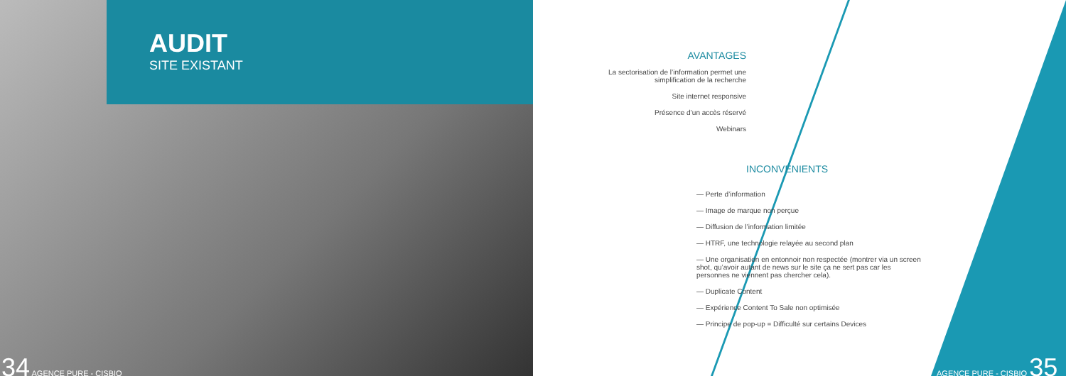AUDIT
SITE EXISTANT
AVANTAGES
La sectorisation de l’information permet une simplification de la recherche
Site internet responsive
Présence d’un accès réservé
Webinars
INCONVÉNIENTS
— Perte d’information
— Image de marque non perçue
— Diffusion de l’information limitée
— HTRF, une technologie relayée au second plan
— Une organisation en entonnoir non respectée (montrer via un screen shot, qu’avoir autant de news sur le site ça ne sert pas car les personnes ne viennent pas chercher cela).
— Duplicate Content
— Expérience Content To Sale non optimisée
— Principe de pop-up = Difficulté sur certains Devices
34 AGENCE PURE - CISBIO AGENCE PURE - CISBIO 35